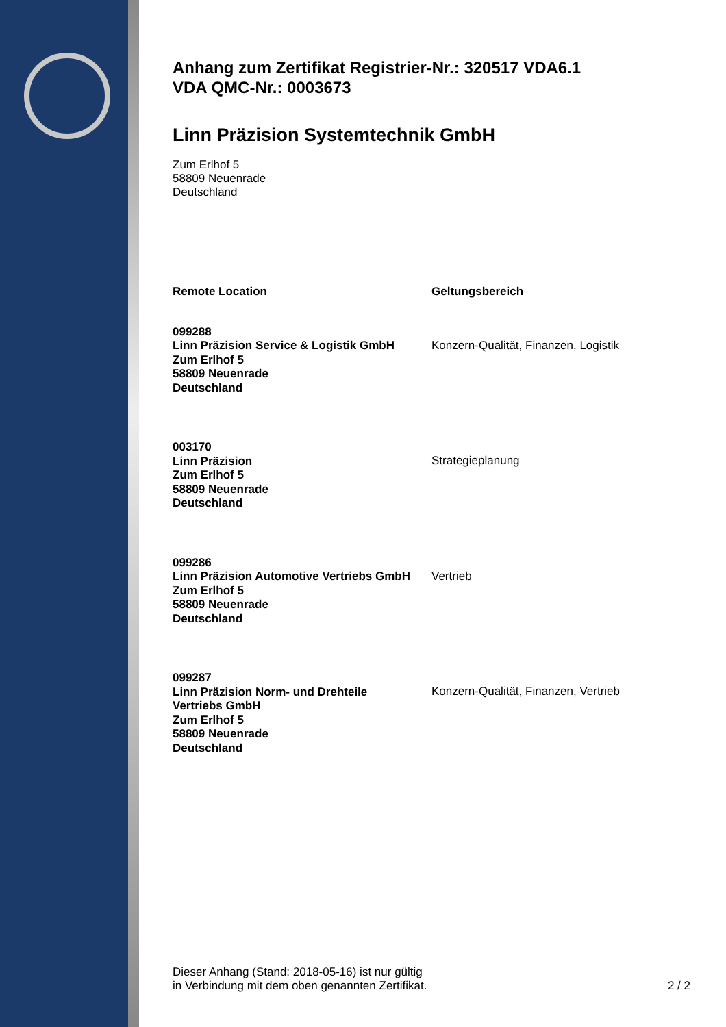Anhang zum Zertifikat Registrier-Nr.: 320517 VDA6.1
VDA QMC-Nr.: 0003673
Linn Präzision Systemtechnik GmbH
Zum Erlhof 5
58809 Neuenrade
Deutschland
| Remote Location | Geltungsbereich |
| --- | --- |
| 099288 Linn Präzision Service & Logistik GmbH Zum Erlhof 5 58809 Neuenrade Deutschland | Konzern-Qualität, Finanzen, Logistik |
| 003170 Linn Präzision Zum Erlhof 5 58809 Neuenrade Deutschland | Strategieplanung |
| 099286 Linn Präzision Automotive Vertriebs GmbH Zum Erlhof 5 58809 Neuenrade Deutschland | Vertrieb |
| 099287 Linn Präzision Norm- und Drehteile Vertriebs GmbH Zum Erlhof 5 58809 Neuenrade Deutschland | Konzern-Qualität, Finanzen, Vertrieb |
Dieser Anhang (Stand: 2018-05-16) ist nur gültig
in Verbindung mit dem oben genannten Zertifikat.
2 / 2